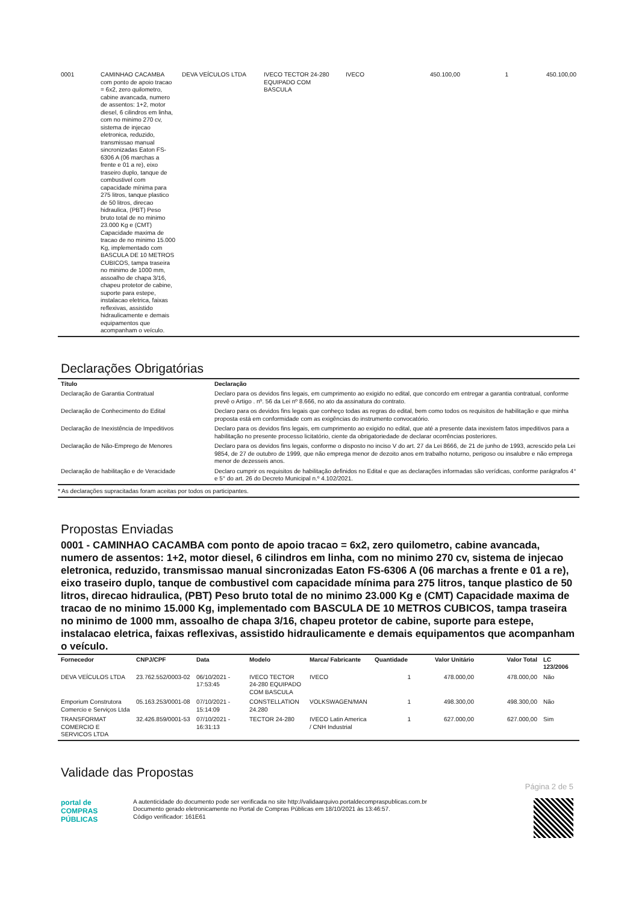| 0001 | CAMINHAO CACAMBA com ponto de apoio tracao = 6x2, zero quilometro, cabine avancada, numero de assentos: 1+2, motor diesel, 6 cilindros em linha, com no minimo 270 cv, sistema de injecao eletronica, reduzido, transmissao manual sincronizadas Eaton FS-6306 A (06 marchas a frente e 01 a re), eixo traseiro duplo, tanque de combustivel com capacidade mínima para 275 litros, tanque plastico de 50 litros, direcao hidraulica, (PBT) Peso bruto total de no minimo 23.000 Kg e (CMT) Capacidade maxima de tracao de no minimo 15.000 Kg, implementado com BASCULA DE 10 METROS CUBICOS, tampa traseira no minimo de 1000 mm, assoalho de chapa 3/16, chapeu protetor de cabine, suporte para estepe, instalacao eletrica, faixas reflexivas, assistido hidraulicamente e demais equipamentos que acompanham o veículo. | DEVA VEÍCULOS LTDA | IVECO TECTOR 24-280 EQUIPADO COM BASCULA | IVECO | 450.100,00 | 1 | 450.100,00 |
Declarações Obrigatórias
| Título | Declaração |
| --- | --- |
| Declaração de Garantia Contratual | Declaro para os devidos fins legais, em cumprimento ao exigido no edital, que concordo em entregar a garantia contratual, conforme prevê o Artigo . nº. 56 da Lei nº 8.666, no ato da assinatura do contrato. |
| Declaração de Conhecimento do Edital | Declaro para os devidos fins legais que conheço todas as regras do edital, bem como todos os requisitos de habilitação e que minha proposta está em conformidade com as exigências do instrumento convocatório. |
| Declaração de Inexistência de Impeditivos | Declaro para os devidos fins legais, em cumprimento ao exigido no edital, que até a presente data inexistem fatos impeditivos para a habilitação no presente processo licitatório, ciente da obrigatoriedade de declarar ocorrências posteriores. |
| Declaração de Não-Emprego de Menores | Declaro para os devidos fins legais, conforme o disposto no inciso V do art. 27 da Lei 8666, de 21 de junho de 1993, acrescido pela Lei 9854, de 27 de outubro de 1999, que não emprega menor de dezoito anos em trabalho noturno, perigoso ou insalubre e não emprega menor de dezesseis anos. |
| Declaração de habilitação e de Veracidade | Declaro cumprir os requisitos de habilitação definidos no Edital e que as declarações informadas são verídicas, conforme parágrafos 4° e 5° do art. 26 do Decreto Municipal n.º 4.102/2021. |
* As declarações supracitadas foram aceitas por todos os participantes.
Propostas Enviadas
0001 - CAMINHAO CACAMBA com ponto de apoio tracao = 6x2, zero quilometro, cabine avancada, numero de assentos: 1+2, motor diesel, 6 cilindros em linha, com no minimo 270 cv, sistema de injecao eletronica, reduzido, transmissao manual sincronizadas Eaton FS-6306 A (06 marchas a frente e 01 a re), eixo traseiro duplo, tanque de combustivel com capacidade mínima para 275 litros, tanque plastico de 50 litros, direcao hidraulica, (PBT) Peso bruto total de no minimo 23.000 Kg e (CMT) Capacidade maxima de tracao de no minimo 15.000 Kg, implementado com BASCULA DE 10 METROS CUBICOS, tampa traseira no minimo de 1000 mm, assoalho de chapa 3/16, chapeu protetor de cabine, suporte para estepe, instalacao eletrica, faixas reflexivas, assistido hidraulicamente e demais equipamentos que acompanham o veículo.
| Fornecedor | CNPJ/CPF | Data | Modelo | Marca/ Fabricante | Quantidade | Valor Unitário | Valor Total | LC 123/2006 |
| --- | --- | --- | --- | --- | --- | --- | --- | --- |
| DEVA VEÍCULOS LTDA | 23.762.552/0003-02 | 06/10/2021 - 17:53:45 | IVECO TECTOR 24-280 EQUIPADO COM BASCULA | IVECO | 1 | 478.000,00 | 478.000,00 | Não |
| Emporium Construtora Comercio e Serviços Ltda | 05.163.253/0001-08 | 07/10/2021 - 15:14:09 | CONSTELLATION 24.280 | VOLKSWAGEN/MAN | 1 | 498.300,00 | 498.300,00 | Não |
| TRANSFORMAT COMERCIO E SERVICOS LTDA | 32.426.859/0001-53 | 07/10/2021 - 16:31:13 | TECTOR 24-280 | IVECO Latin America / CNH Industrial | 1 | 627.000,00 | 627.000,00 | Sim |
Validade das Propostas
Página 2 de 5
portal de
COMPRAS
PÚBLICAS
A autenticidade do documento pode ser verificada no site http://validaarquivo.portaldecompraspublicas.com.br
Documento gerado eletronicamente no Portal de Compras Públicas em 18/10/2021 às 13:46:57.
Código verificador: 161E61